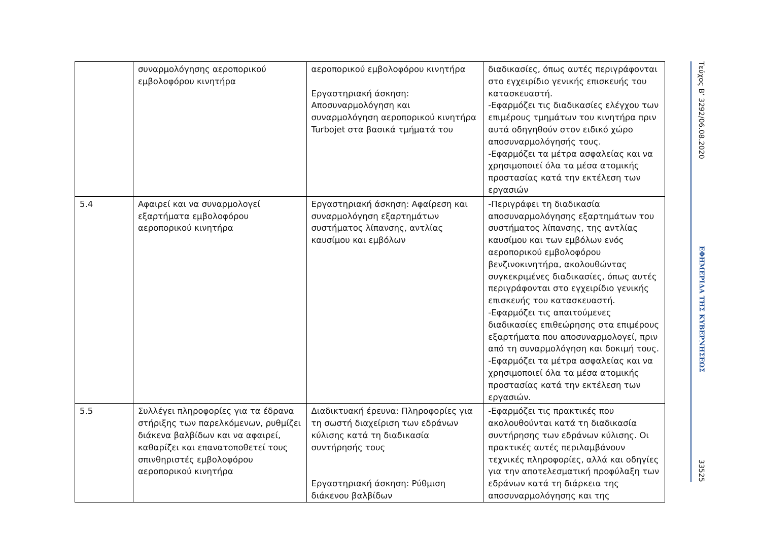| | συναρμολόγησης αεροπορικού εμβολοφόρου κινητήρα | αεροπορικού εμβολοφόρου κινητήρα Εργαστηριακή άσκηση: Αποσυναρμολόγηση και συναρμολόγηση αεροπορικού κινητήρα Turbojet στα βασικά τμήματά του | διαδικασίες, όπως αυτές περιγράφονται στο εγχειρίδιο γενικής επισκευής του κατασκευαστή. -Εφαρμόζει τις διαδικασίες ελέγχου των επιμέρους τμημάτων του κινητήρα πριν αυτά οδηγηθούν στον ειδικό χώρο αποσυναρμολόγησής τους. -Εφαρμόζει τα μέτρα ασφαλείας και να χρησιμοποιεί όλα τα μέσα ατομικής προστασίας κατά την εκτέλεση των εργασιών |
| 5.4 | Αφαιρεί και να συναρμολογεί εξαρτήματα εμβολοφόρου αεροπορικού κινητήρα | Εργαστηριακή άσκηση: Αφαίρεση και συναρμολόγηση εξαρτημάτων συστήματος λίπανσης, αντλίας καυσίμου και εμβόλων | -Περιγράφει τη διαδικασία αποσυναρμολόγησης εξαρτημάτων του συστήματος λίπανσης, της αντλίας καυσίμου και των εμβόλων ενός αεροπορικού εμβολοφόρου βενζινοκινητήρα, ακολουθώντας συγκεκριμένες διαδικασίες, όπως αυτές περιγράφονται στο εγχειρίδιο γενικής επισκευής του κατασκευαστή. -Εφαρμόζει τις απαιτούμενες διαδικασίες επιθεώρησης στα επιμέρους εξαρτήματα που αποσυναρμολογεί, πριν από τη συναρμολόγηση και δοκιμή τους. -Εφαρμόζει τα μέτρα ασφαλείας και να χρησιμοποιεί όλα τα μέσα ατομικής προστασίας κατά την εκτέλεση των εργασιών. |
| 5.5 | Συλλέγει πληροφορίες για τα έδρανα στήριξης των παρελκόμενων, ρυθμίζει διάκενα βαλβίδων και να αφαιρεί, καθαρίζει και επανατοποθετεί τους σπινθηριστές εμβολοφόρου αεροπορικού κινητήρα | Διαδικτυακή έρευνα: Πληροφορίες για τη σωστή διαχείριση των εδράνων κύλισης κατά τη διαδικασία συντήρησής τους Εργαστηριακή άσκηση: Ρύθμιση διάκενου βαλβίδων | -Εφαρμόζει τις πρακτικές που ακολουθούνται κατά τη διαδικασία συντήρησης των εδράνων κύλισης. Οι πρακτικές αυτές περιλαμβάνουν τεχνικές πληροφορίες, αλλά και οδηγίες για την αποτελεσματική προφύλαξη των εδράνων κατά τη διάρκεια της αποσυναρμολόγησης και της |
Τεύχος B’ 3292/06.08.2020
ΕΦΗΜΕΡΙΔΑ ΤΗΣ ΚΥΒΕΡΝΗΣΕΩΣ
33525